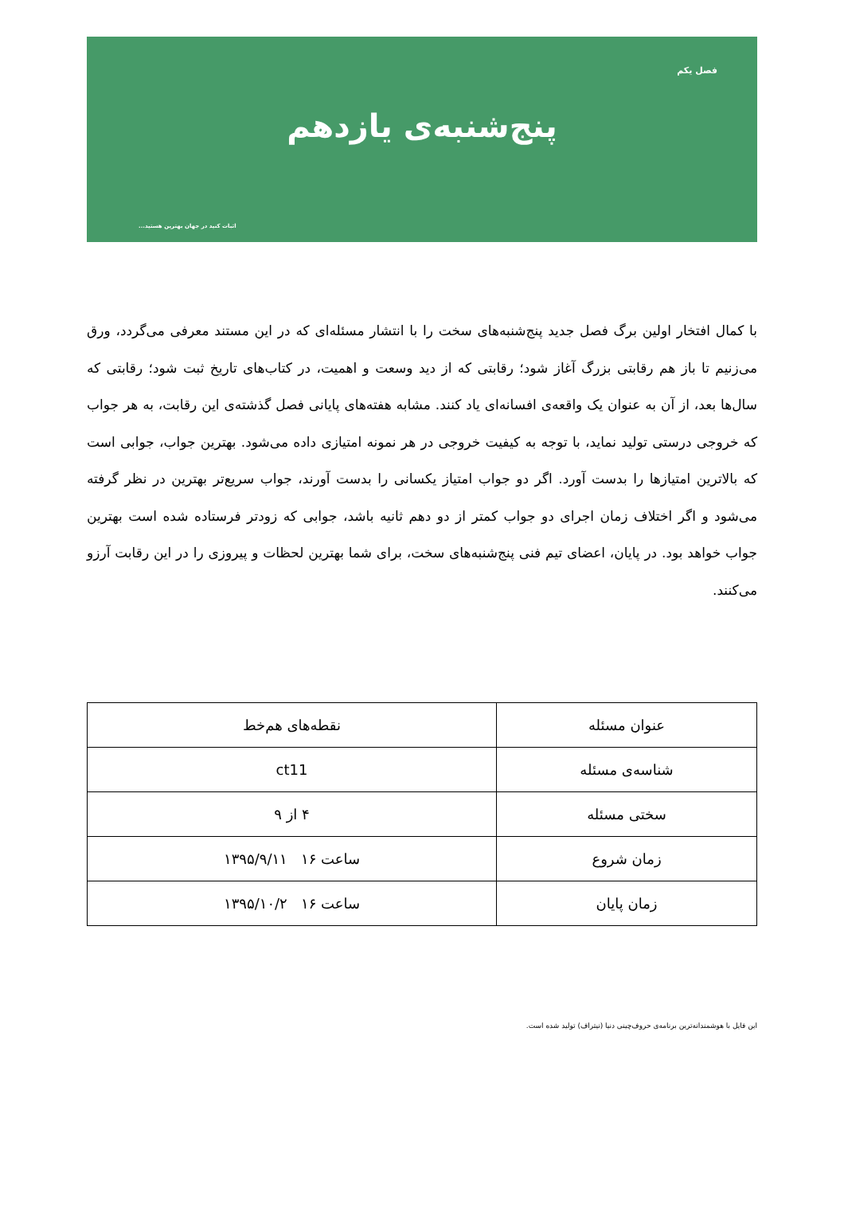فصل یکم
پنج‌شنبه‌ی یازدهم
اثبات کنید در جهان بهترین هستید...
با کمال افتخار اولین برگ فصل جدید پنج‌شنبه‌های سخت را با انتشار مسئله‌ای که در این مستند معرفی می‌گردد، ورق می‌زنیم تا باز هم رقابتی بزرگ آغاز شود؛ رقابتی که از دید وسعت و اهمیت، در کتاب‌های تاریخ ثبت شود؛ رقابتی که سال‌ها بعد، از آن به عنوان یک واقعه‌ی افسانه‌ای یاد کنند. مشابه هفته‌های پایانی فصل گذشته‌ی این رقابت، به هر جواب که خروجی درستی تولید نماید، با توجه به کیفیت خروجی در هر نمونه امتیازی داده می‌شود. بهترین جواب، جوابی است که بالاترین امتیازها را بدست آورد. اگر دو جواب امتیاز یکسانی را بدست آورند، جواب سریع‌تر بهترین در نظر گرفته می‌شود و اگر اختلاف زمان اجرای دو جواب کمتر از دو دهم ثانیه باشد، جوابی که زودتر فرستاده شده است بهترین جواب خواهد بود. در پایان، اعضای تیم فنی پنج‌شنبه‌های سخت، برای شما بهترین لحظات و پیروزی را در این رقابت آرزو می‌کنند.
| عنوان مسئله | نقطه‌های هم‌خط |
| شناسه‌ی مسئله | ct11 |
| سختی مسئله | ۴ از ۹ |
| زمان شروع | ساعت ۱۶ ۱۳۹۵/۹/۱۱ |
| زمان پایان | ساعت ۱۶ ۱۳۹۵/۱۰/۲ |
این فایل با هوشمندانه‌ترین برنامه‌ی حروف‌چینی دنیا (نیتراف) تولید شده است.